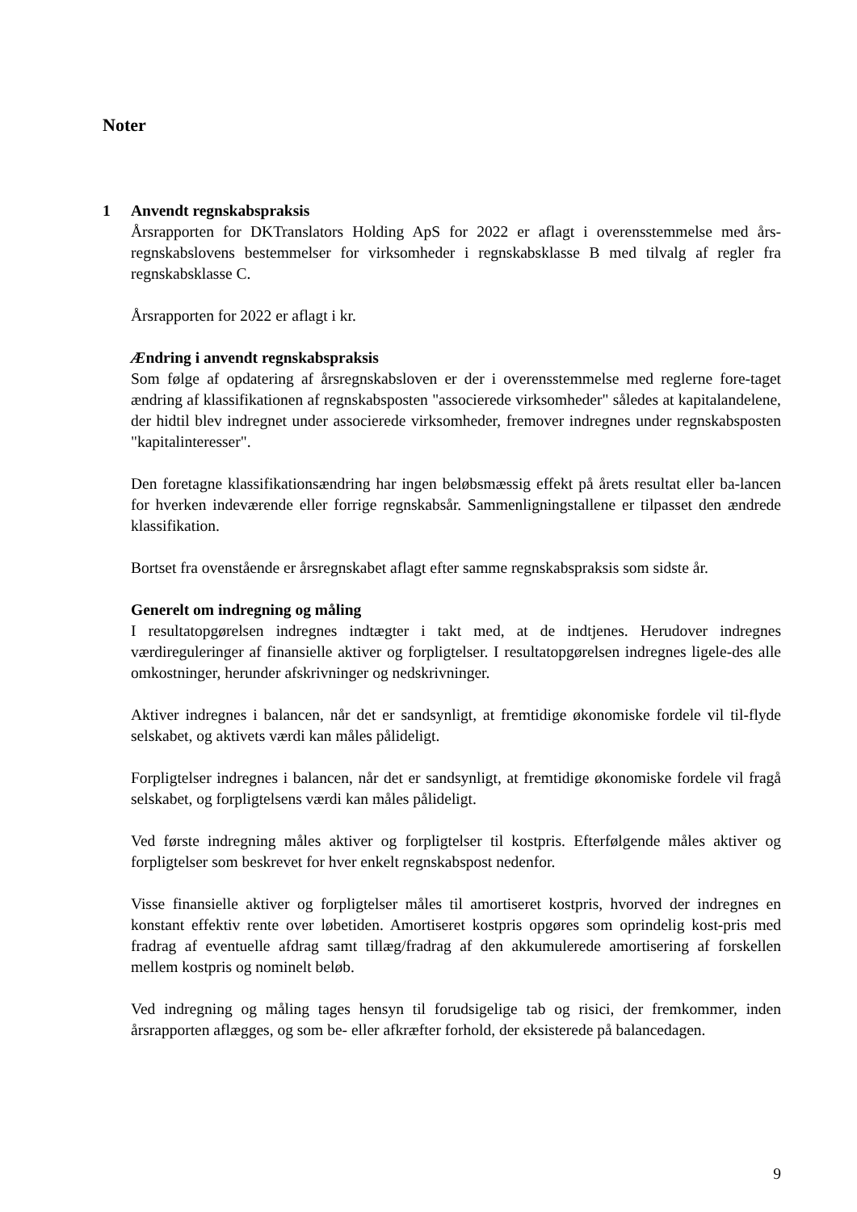Noter
1 Anvendt regnskabspraksis
Årsrapporten for DKTranslators Holding ApS for 2022 er aflagt i overensstemmelse med års-regnskabslovens bestemmelser for virksomheder i regnskabsklasse B med tilvalg af regler fra regnskabsklasse C.
Årsrapporten for 2022 er aflagt i kr.
Ændring i anvendt regnskabspraksis
Som følge af opdatering af årsregnskabsloven er der i overensstemmelse med reglerne fore-taget ændring af klassifikationen af regnskabsposten "associerede virksomheder" således at kapitalandelene, der hidtil blev indregnet under associerede virksomheder, fremover indregnes under regnskabsposten "kapitalinteresser".
Den foretagne klassifikationsændring har ingen beløbsmæssig effekt på årets resultat eller ba-lancen for hverken indeværende eller forrige regnskabsår. Sammenligningstallene er tilpasset den ændrede klassifikation.
Bortset fra ovenstående er årsregnskabet aflagt efter samme regnskabspraksis som sidste år.
Generelt om indregning og måling
I resultatopgørelsen indregnes indtægter i takt med, at de indtjenes. Herudover indregnes værdireguleringer af finansielle aktiver og forpligtelser. I resultatopgørelsen indregnes ligele-des alle omkostninger, herunder afskrivninger og nedskrivninger.
Aktiver indregnes i balancen, når det er sandsynligt, at fremtidige økonomiske fordele vil til-flyde selskabet, og aktivets værdi kan måles pålideligt.
Forpligtelser indregnes i balancen, når det er sandsynligt, at fremtidige økonomiske fordele vil fragå selskabet, og forpligtelsens værdi kan måles pålideligt.
Ved første indregning måles aktiver og forpligtelser til kostpris. Efterfølgende måles aktiver og forpligtelser som beskrevet for hver enkelt regnskabspost nedenfor.
Visse finansielle aktiver og forpligtelser måles til amortiseret kostpris, hvorved der indregnes en konstant effektiv rente over løbetiden. Amortiseret kostpris opgøres som oprindelig kost-pris med fradrag af eventuelle afdrag samt tillæg/fradrag af den akkumulerede amortisering af forskellen mellem kostpris og nominelt beløb.
Ved indregning og måling tages hensyn til forudsigelige tab og risici, der fremkommer, inden årsrapporten aflægges, og som be- eller afkræfter forhold, der eksisterede på balancedagen.
9